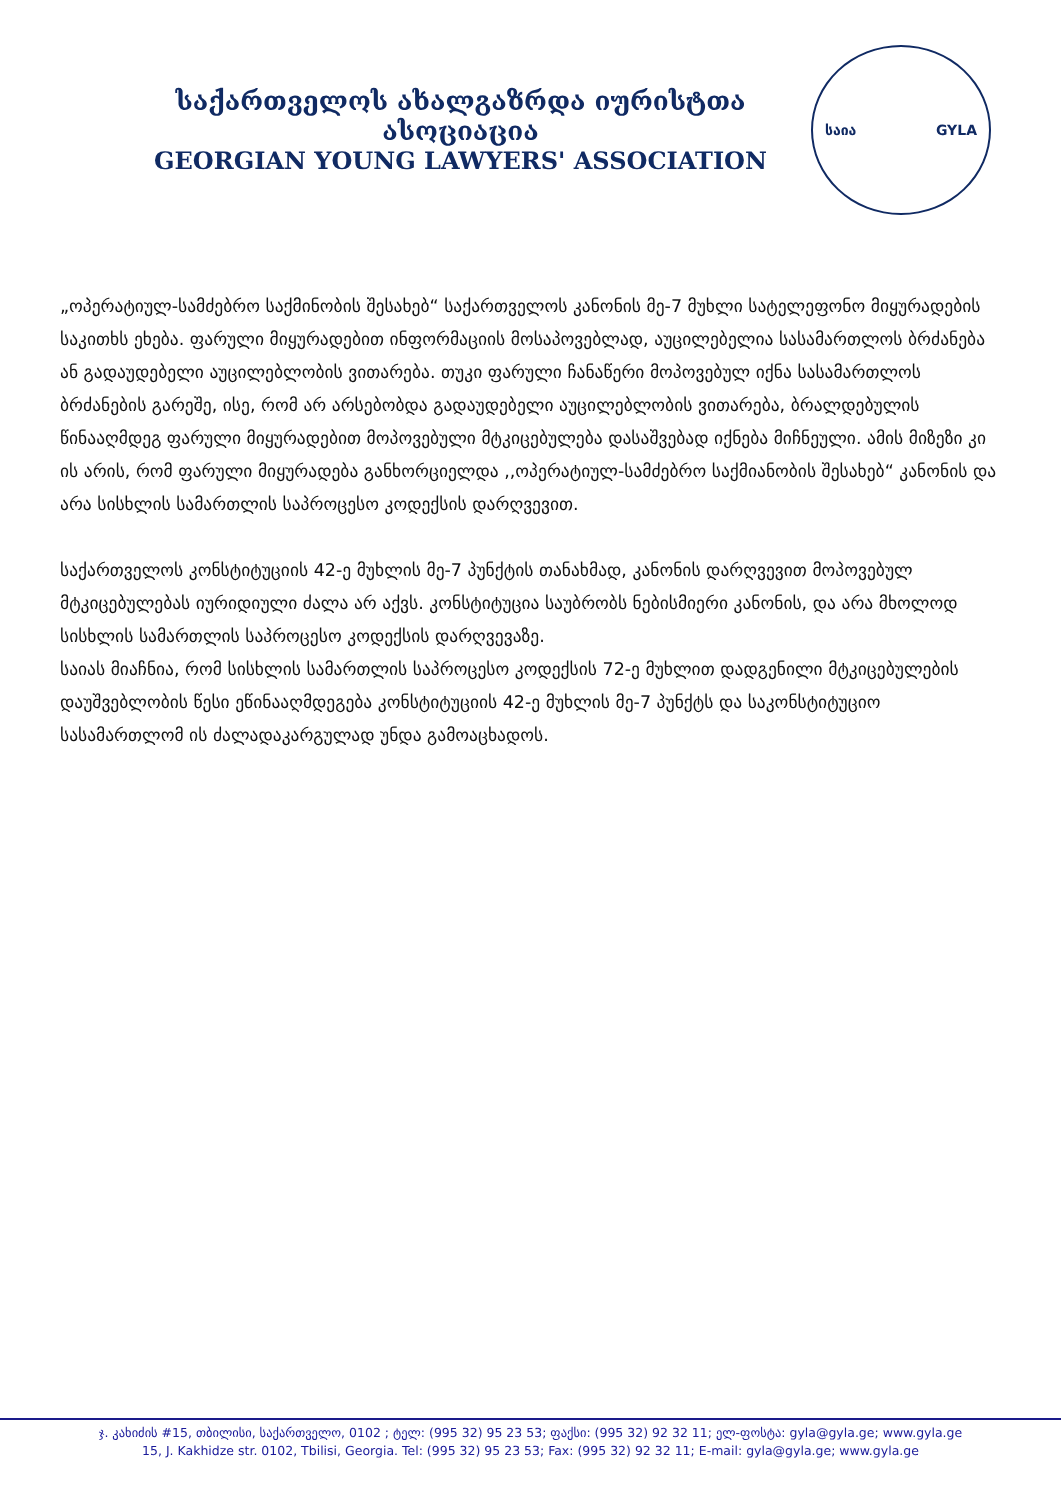საქართველოს ახალგაზრდა იურისტთა ასოციაცია
GEORGIAN YOUNG LAWYERS' ASSOCIATION
საია GYLA
„ოპერატიულ-სამძებრო საქმინობის შესახებ“ საქართველოს კანონის მე-7 მუხლი სატელეფონო მიყურადების საკითხს ეხება. ფარული მიყურადებით ინფორმაციის მოსაპოვებლად, აუცილებელია სასამართლოს ბრძანება ან გადაუდებელი აუცილებლობის ვითარება. თუკი ფარული ჩანაწერი მოპოვებულ იქნა სასამართლოს ბრძანების გარეშე, ისე, რომ არ არსებობდა გადაუდებელი აუცილებლობის ვითარება, ბრალდებულის წინააღმდეგ ფარული მიყურადებით მოპოვებული მტკიცებულება დასაშვებად იქნება მიჩნეული. ამის მიზეზი კი ის არის, რომ ფარული მიყურადება განხორციელდა ,,ოპერატიულ-სამძებრო საქმიანობის შესახებ“ კანონის და არა სისხლის სამართლის საპროცესო კოდექსის დარღვევით.
საქართველოს კონსტიტუციის 42-ე მუხლის მე-7 პუნქტის თანახმად, კანონის დარღვევით მოპოვებულ მტკიცებულებას იურიდიული ძალა არ აქვს. კონსტიტუცია საუბრობს ნებისმიერი კანონის, და არა მხოლოდ სისხლის სამართლის საპროცესო კოდექსის დარღვევაზე.
საიას მიაჩნია, რომ სისხლის სამართლის საპროცესო კოდექსის 72-ე მუხლით დადგენილი მტკიცებულების დაუშვებლობის წესი ეწინააღმდეგება კონსტიტუციის 42-ე მუხლის მე-7 პუნქტს და საკონსტიტუციო სასამართლომ ის ძალადაკარგულად უნდა გამოაცხადოს.
ჯ. კახიძის #15, თბილისი, საქართველო, 0102 ; ტელ: (995 32) 95 23 53; ფაქსი: (995 32) 92 32 11; ელ-ფოსტა: gyla@gyla.ge; www.gyla.ge
15, J. Kakhidze str. 0102, Tbilisi, Georgia. Tel: (995 32) 95 23 53; Fax: (995 32) 92 32 11; E-mail: gyla@gyla.ge; www.gyla.ge